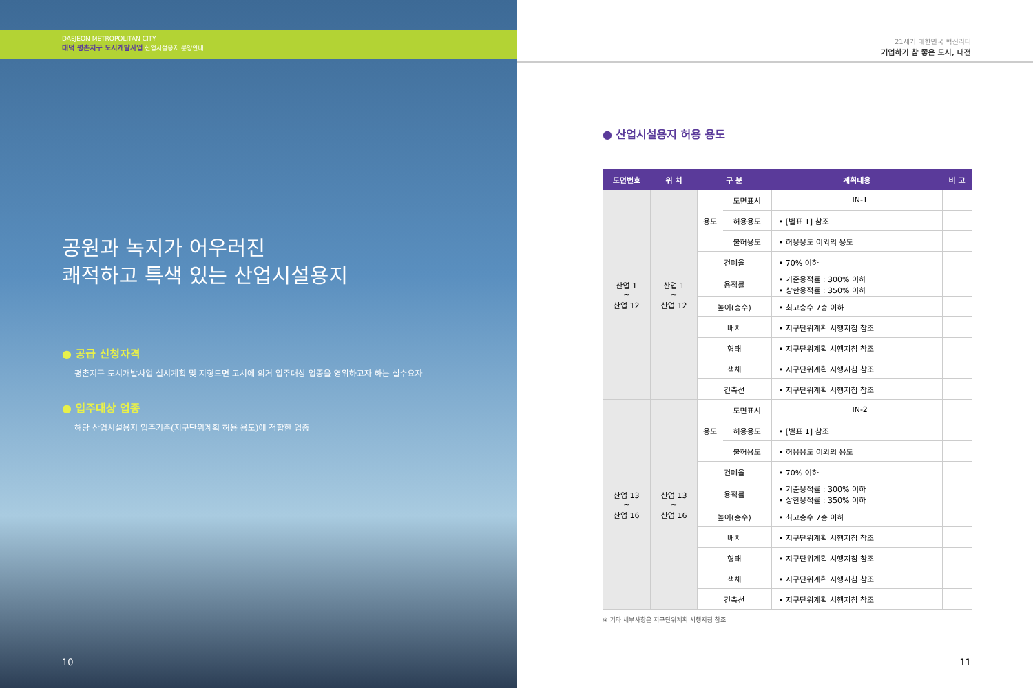DAEJEON METROPOLITAN CITY
대덕 평촌지구 도시개발사업 산업시설용지 분양안내
공원과 녹지가 어우러진
쾌적하고 특색 있는 산업시설용지
● 공급 신청자격
평촌지구 도시개발사업 실시계획 및 지형도면 고시에 의거 입주대상 업종을 영위하고자 하는 실수요자
● 입주대상 업종
해당 산업시설용지 입주기준(지구단위계획 허용 용도)에 적합한 업종
10
21세기 대한민국 혁신리더
기업하기 참 좋은 도시, 대전
● 산업시설용지 허용 용도
| 도면번호 | 위 치 | 구 분 | | 계획내용 | 비 고 |
| --- | --- | --- | --- | --- | --- |
| 산업 1 ~ 산업 12 | 산업 1 ~ 산업 12 | 용도 | 도면표시 | IN-1 | |
| | | | 허용용도 | • [별표 1] 참조 | |
| | | | 불허용도 | • 허용용도 이외의 용도 | |
| | | 건폐율 | | • 70% 이하 | |
| | | 용적률 | | • 기준용적률 : 300% 이하 • 상한용적률 : 350% 이하 | |
| | | 높이(층수) | | • 최고층수 7층 이하 | |
| | | 배치 | | • 지구단위계획 시행지침 참조 | |
| | | 형태 | | • 지구단위계획 시행지침 참조 | |
| | | 색채 | | • 지구단위계획 시행지침 참조 | |
| | | 건축선 | | • 지구단위계획 시행지침 참조 | |
| 산업 13 ~ 산업 16 | 산업 13 ~ 산업 16 | 용도 | 도면표시 | IN-2 | |
| | | | 허용용도 | • [별표 1] 참조 | |
| | | | 불허용도 | • 허용용도 이외의 용도 | |
| | | 건폐율 | | • 70% 이하 | |
| | | 용적률 | | • 기준용적률 : 300% 이하 • 상한용적률 : 350% 이하 | |
| | | 높이(층수) | | • 최고층수 7층 이하 | |
| | | 배치 | | • 지구단위계획 시행지침 참조 | |
| | | 형태 | | • 지구단위계획 시행지침 참조 | |
| | | 색채 | | • 지구단위계획 시행지침 참조 | |
| | | 건축선 | | • 지구단위계획 시행지침 참조 | |
※ 기타 세부사항은 지구단위계획 시행지침 참조
11